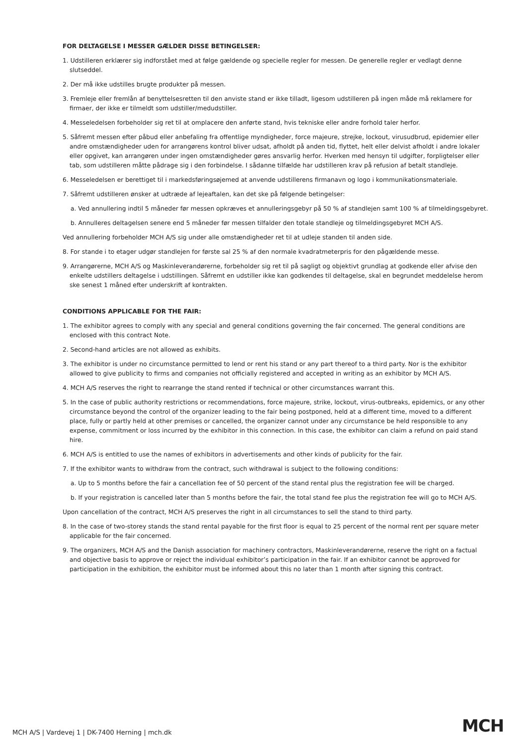FOR DELTAGELSE I MESSER GÆLDER DISSE BETINGELSER:
1. Udstilleren erklærer sig indforstået med at følge gældende og specielle regler for messen. De generelle regler er vedlagt denne slutseddel.
2. Der må ikke udstilles brugte produkter på messen.
3. Fremleje eller fremlån af benyttelsesretten til den anviste stand er ikke tilladt, ligesom udstilleren på ingen måde må reklamere for firmaer, der ikke er tilmeldt som udstiller/medudstiller.
4. Messeledelsen forbeholder sig ret til at omplacere den anførte stand, hvis tekniske eller andre forhold taler herfor.
5. Såfremt messen efter påbud eller anbefaling fra offentlige myndigheder, force majeure, strejke, lockout, virusudbrud, epidemier eller andre omstændigheder uden for arrangørens kontrol bliver udsat, afholdt på anden tid, flyttet, helt eller delvist afholdt i andre lokaler eller opgivet, kan arrangøren under ingen omstændigheder gøres ansvarlig herfor. Hverken med hensyn til udgifter, forpligtelser eller tab, som udstilleren måtte pådrage sig i den forbindelse. I sådanne tilfælde har udstilleren krav på refusion af betalt standleje.
6. Messeledelsen er berettiget til i markedsføringsøjemed at anvende udstillerens firmanavn og logo i kommunikationsmateriale.
7. Såfremt udstilleren ønsker at udtræde af lejeaftalen, kan det ske på følgende betingelser:
a. Ved annullering indtil 5 måneder før messen opkræves et annulleringsgebyr på 50 % af standlejen samt 100 % af tilmeldingsgebyret.
b. Annulleres deltagelsen senere end 5 måneder før messen tilfalder den totale standleje og tilmeldingsgebyret MCH A/S.
Ved annullering forbeholder MCH A/S sig under alle omstændigheder ret til at udleje standen til anden side.
8. For stande i to etager udgør standlejen for første sal 25 % af den normale kvadratmeterpris for den pågældende messe.
9. Arrangørerne, MCH A/S og Maskinleverandørerne, forbeholder sig ret til på sagligt og objektivt grundlag at godkende eller afvise den enkelte udstillers deltagelse i udstillingen. Såfremt en udstiller ikke kan godkendes til deltagelse, skal en begrundet meddelelse herom ske senest 1 måned efter underskrift af kontrakten.
CONDITIONS APPLICABLE FOR THE FAIR:
1. The exhibitor agrees to comply with any special and general conditions governing the fair concerned. The general conditions are enclosed with this contract Note.
2. Second-hand articles are not allowed as exhibits.
3. The exhibitor is under no circumstance permitted to lend or rent his stand or any part thereof to a third party. Nor is the exhibitor allowed to give publicity to firms and companies not officially registered and accepted in writing as an exhibitor by MCH A/S.
4. MCH A/S reserves the right to rearrange the stand rented if technical or other circumstances warrant this.
5. In the case of public authority restrictions or recommendations, force majeure, strike, lockout, virus-outbreaks, epidemics, or any other circumstance beyond the control of the organizer leading to the fair being postponed, held at a different time, moved to a different place, fully or partly held at other premises or cancelled, the organizer cannot under any circumstance be held responsible to any expense, commitment or loss incurred by the exhibitor in this connection. In this case, the exhibitor can claim a refund on paid stand hire.
6. MCH A/S is entitled to use the names of exhibitors in advertisements and other kinds of publicity for the fair.
7. If the exhibitor wants to withdraw from the contract, such withdrawal is subject to the following conditions:
a. Up to 5 months before the fair a cancellation fee of 50 percent of the stand rental plus the registration fee will be charged.
b. If your registration is cancelled later than 5 months before the fair, the total stand fee plus the registration fee will go to MCH A/S.
Upon cancellation of the contract, MCH A/S preserves the right in all circumstances to sell the stand to third party.
8. In the case of two-storey stands the stand rental payable for the first floor is equal to 25 percent of the normal rent per square meter applicable for the fair concerned.
9. The organizers, MCH A/S and the Danish association for machinery contractors, Maskinleverandørerne, reserve the right on a factual and objective basis to approve or reject the individual exhibitor’s participation in the fair. If an exhibitor cannot be approved for participation in the exhibition, the exhibitor must be informed about this no later than 1 month after signing this contract.
MCH A/S | Vardevej 1 | DK-7400 Herning | mch.dk
MCH